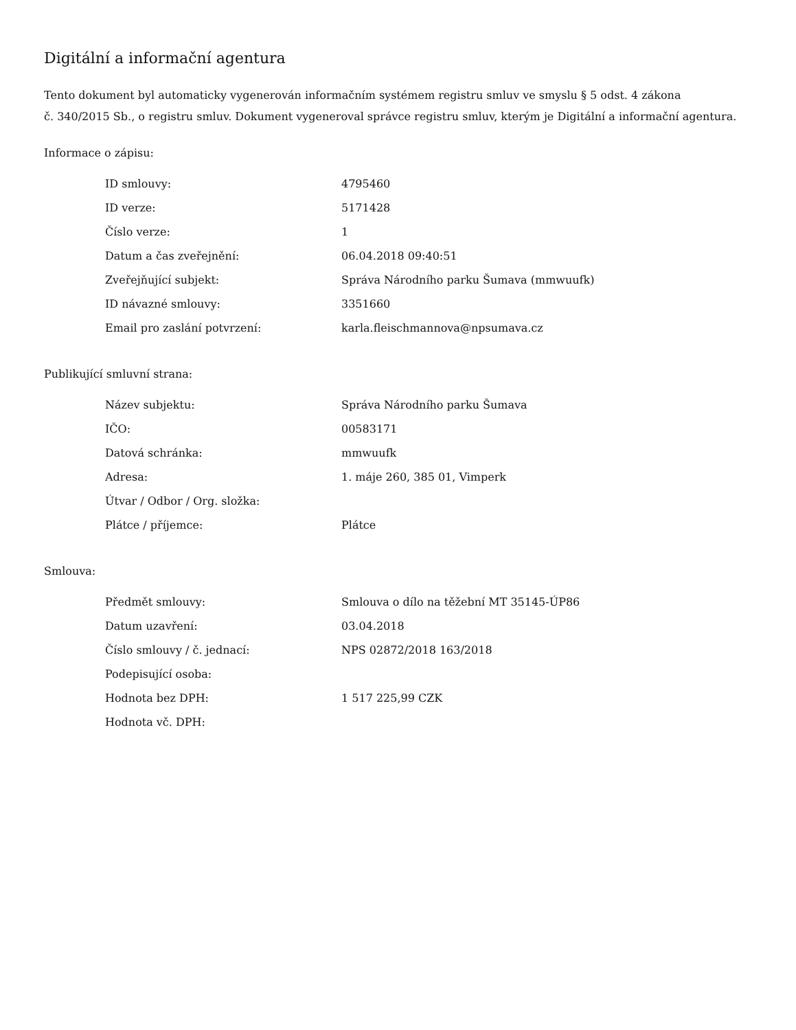Digitální a informační agentura
Tento dokument byl automaticky vygenerován informačním systémem registru smluv ve smyslu § 5 odst. 4 zákona
č. 340/2015 Sb., o registru smluv. Dokument vygeneroval správce registru smluv, kterým je Digitální a informační agentura.
Informace o zápisu:
| ID smlouvy: | 4795460 |
| ID verze: | 5171428 |
| Číslo verze: | 1 |
| Datum a čas zveřejnění: | 06.04.2018 09:40:51 |
| Zveřejňující subjekt: | Správa Národního parku Šumava (mmwuufk) |
| ID návazné smlouvy: | 3351660 |
| Email pro zaslání potvrzení: | karla.fleischmannova@npsumava.cz |
Publikující smluvní strana:
| Název subjektu: | Správa Národního parku Šumava |
| IČO: | 00583171 |
| Datová schránka: | mmwuufk |
| Adresa: | 1. máje 260, 385 01, Vimperk |
| Útvar / Odbor / Org. složka: | |
| Plátce / příjemce: | Plátce |
Smlouva:
| Předmět smlouvy: | Smlouva o dílo na těžební MT 35145-ÚP86 |
| Datum uzavření: | 03.04.2018 |
| Číslo smlouvy / č. jednací: | NPS 02872/2018 163/2018 |
| Podepisující osoba: | |
| Hodnota bez DPH: | 1 517 225,99 CZK |
| Hodnota vč. DPH: | |